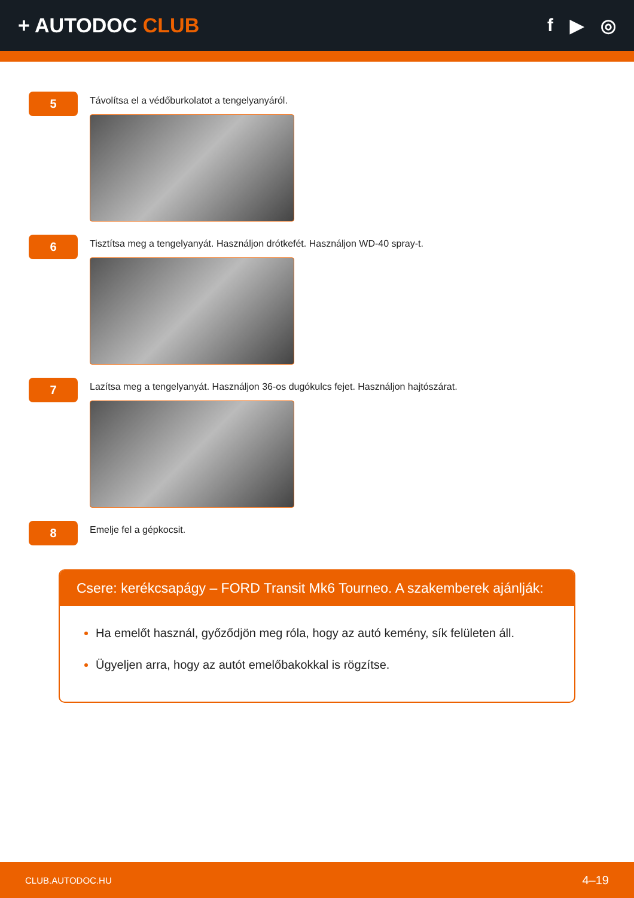+ AUTODOC CLUB f ▶ ◎
5
Távolítsa el a védőburkolatot a tengelyanyáról.
6
Tisztítsa meg a tengelyanyát. Használjon drótkefét. Használjon WD-40 spray-t.
7
Lazítsa meg a tengelyanyát. Használjon 36-os dugókulcs fejet. Használjon hajtószárat.
8
Emelje fel a gépkocsit.
Csere: kerékcsapágy – FORD Transit Mk6 Tourneo. A szakemberek ajánlják:
Ha emelőt használ, győződjön meg róla, hogy az autó kemény, sík felületen áll.
Ügyeljen arra, hogy az autót emelőbakokkal is rögzítse.
CLUB.AUTODOC.HU 4–19